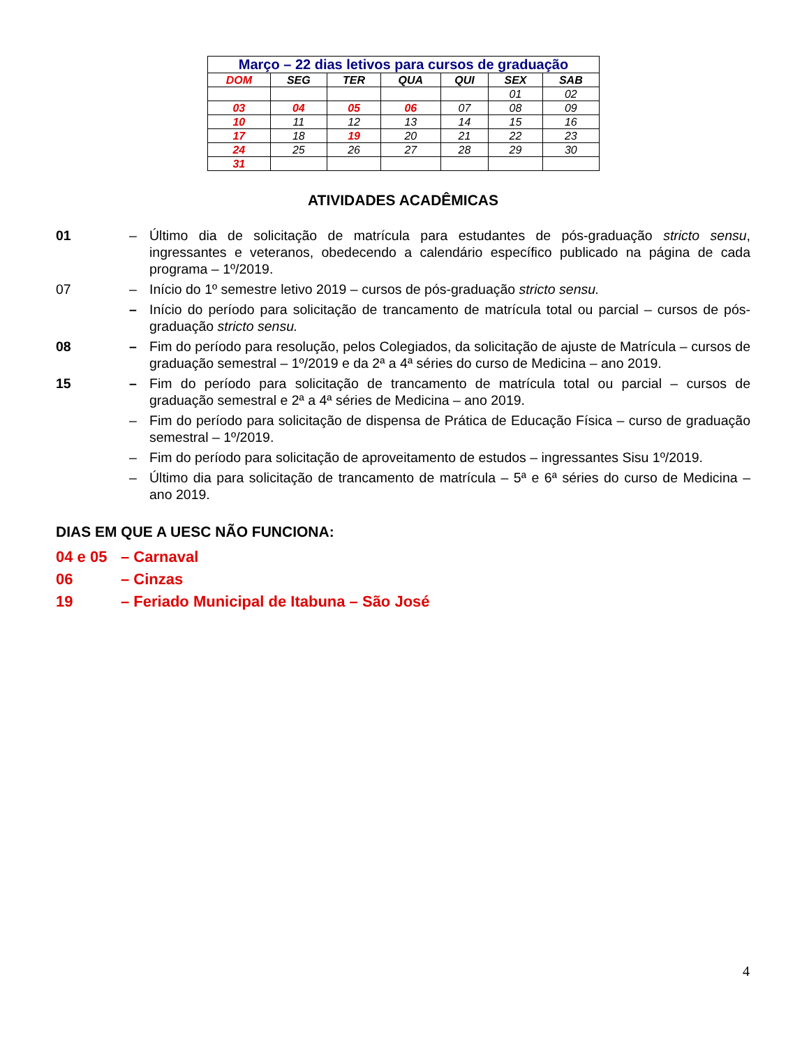| Março – 22 dias letivos para cursos de graduação | | | | | | |
| --- | --- | --- | --- | --- | --- | --- |
| DOM | SEG | TER | QUA | QUI | SEX | SAB |
| | | | | | 01 | 02 |
| 03 | 04 | 05 | 06 | 07 | 08 | 09 |
| 10 | 11 | 12 | 13 | 14 | 15 | 16 |
| 17 | 18 | 19 | 20 | 21 | 22 | 23 |
| 24 | 25 | 26 | 27 | 28 | 29 | 30 |
| 31 | | | | | | |
ATIVIDADES ACADÊMICAS
01 – Último dia de solicitação de matrícula para estudantes de pós-graduação stricto sensu, ingressantes e veteranos, obedecendo a calendário específico publicado na página de cada programa – 1º/2019.
07 – Início do 1º semestre letivo 2019 – cursos de pós-graduação stricto sensu.
– Início do período para solicitação de trancamento de matrícula total ou parcial – cursos de pós-graduação stricto sensu.
08 – Fim do período para resolução, pelos Colegiados, da solicitação de ajuste de Matrícula – cursos de graduação semestral – 1º/2019 e da 2ª a 4ª séries do curso de Medicina – ano 2019.
15 – Fim do período para solicitação de trancamento de matrícula total ou parcial – cursos de graduação semestral e 2ª a 4ª séries de Medicina – ano 2019.
– Fim do período para solicitação de dispensa de Prática de Educação Física – curso de graduação semestral – 1º/2019.
– Fim do período para solicitação de aproveitamento de estudos – ingressantes Sisu 1º/2019.
– Último dia para solicitação de trancamento de matrícula – 5ª e 6ª séries do curso de Medicina – ano 2019.
DIAS EM QUE A UESC NÃO FUNCIONA:
04 e 05 – Carnaval
06 – Cinzas
19 – Feriado Municipal de Itabuna – São José
4